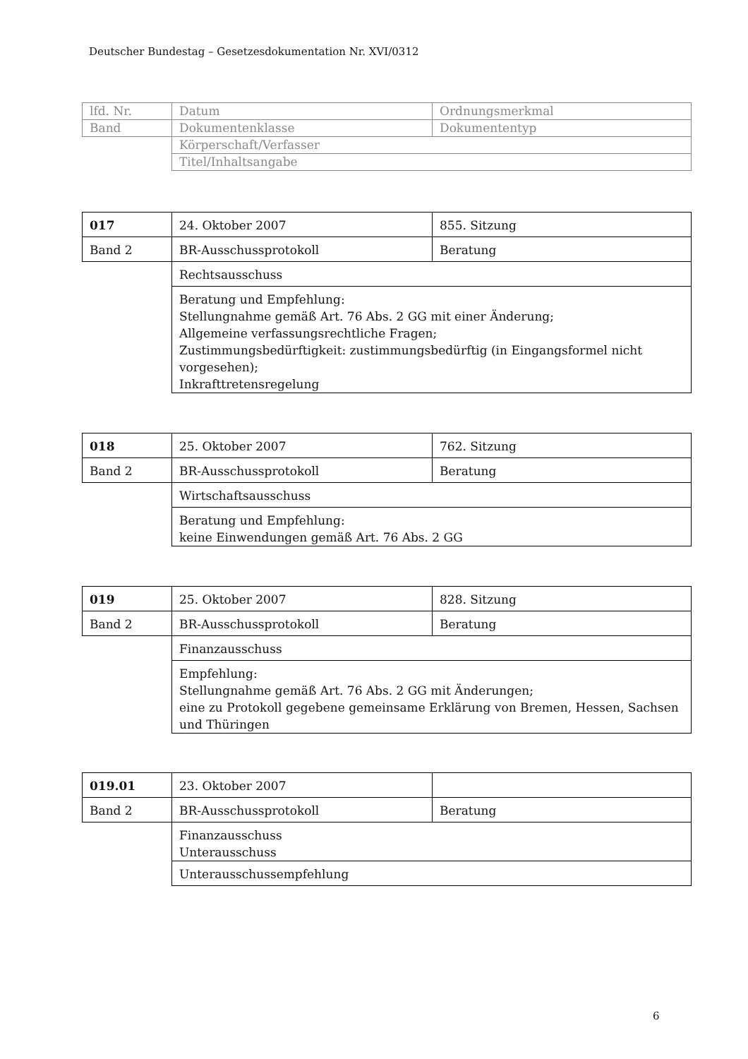Deutscher Bundestag – Gesetzesdokumentation Nr. XVI/0312
| lfd. Nr. | Datum | Ordnungsmerkmal |
| Band | Dokumentenklasse | Dokumententyp |
| | Körperschaft/Verfasser | |
| | Titel/Inhaltsangabe | |
| 017 | 24. Oktober 2007 | 855. Sitzung |
| Band 2 | BR-Ausschussprotokoll | Beratung |
| | Rechtsausschuss | |
| | Beratung und Empfehlung: Stellungnahme gemäß Art. 76 Abs. 2 GG mit einer Änderung; Allgemeine verfassungsrechtliche Fragen; Zustimmungsbedürftigkeit: zustimmungsbedürftig (in Eingangsformel nicht vorgesehen); Inkrafttretensregelung | |
| 018 | 25. Oktober 2007 | 762. Sitzung |
| Band 2 | BR-Ausschussprotokoll | Beratung |
| | Wirtschaftsausschuss | |
| | Beratung und Empfehlung: keine Einwendungen gemäß Art. 76 Abs. 2 GG | |
| 019 | 25. Oktober 2007 | 828. Sitzung |
| Band 2 | BR-Ausschussprotokoll | Beratung |
| | Finanzausschuss | |
| | Empfehlung: Stellungnahme gemäß Art. 76 Abs. 2 GG mit Änderungen; eine zu Protokoll gegebene gemeinsame Erklärung von Bremen, Hessen, Sachsen und Thüringen | |
| 019.01 | 23. Oktober 2007 | |
| Band 2 | BR-Ausschussprotokoll | Beratung |
| | Finanzausschuss Unterausschuss | |
| | Unterausschussempfehlung | |
6